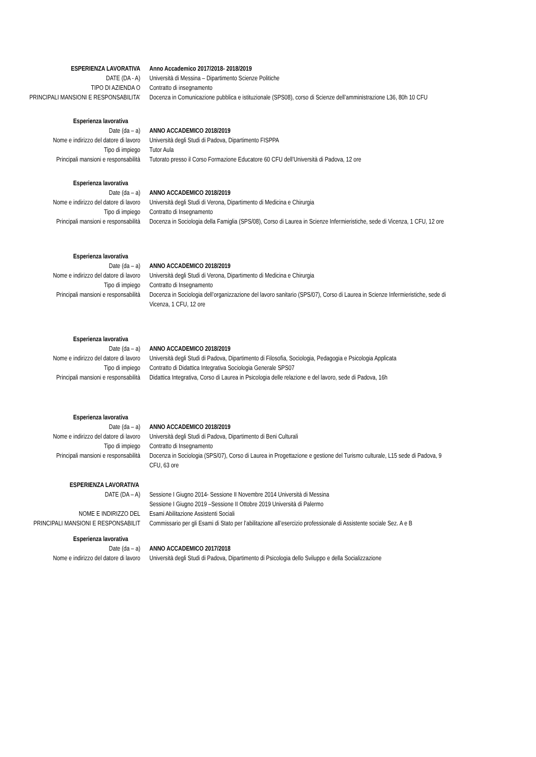ESPERIENZA LAVORATIVA Anno Accademico 2017/2018- 2018/2019
DATE (DA - A) Università di Messina – Dipartimento Scienze Politiche
TIPO DI AZIENDA O Contratto di insegnamento
PRINCIPALI MANSIONI E RESPONSABILITA’ Docenza in Comunicazione pubblica e istituzionale (SPS08), corso di Scienze dell’amministrazione L36, 80h 10 CFU
Esperienza lavorativa
Date (da – a) ANNO ACCADEMICO 2018/2019
Nome e indirizzo del datore di lavoro Università degli Studi di Padova, Dipartimento FISPPA
Tipo di impiego Tutor Aula
Principali mansioni e responsabilità Tutorato presso il Corso Formazione Educatore 60 CFU dell’Università di Padova, 12 ore
Esperienza lavorativa
Date (da – a) ANNO ACCADEMICO 2018/2019
Nome e indirizzo del datore di lavoro Università degli Studi di Verona, Dipartimento di Medicina e Chirurgia
Tipo di impiego Contratto di Insegnamento
Principali mansioni e responsabilità Docenza in Sociologia della Famiglia (SPS/08), Corso di Laurea in Scienze Infermieristiche, sede di Vicenza, 1 CFU, 12 ore
Esperienza lavorativa
Date (da – a) ANNO ACCADEMICO 2018/2019
Nome e indirizzo del datore di lavoro Università degli Studi di Verona, Dipartimento di Medicina e Chirurgia
Tipo di impiego Contratto di Insegnamento
Principali mansioni e responsabilità Docenza in Sociologia dell’organizzazione del lavoro sanitario (SPS/07), Corso di Laurea in Scienze Infermieristiche, sede di Vicenza, 1 CFU, 12 ore
Esperienza lavorativa
Date (da – a) ANNO ACCADEMICO 2018/2019
Nome e indirizzo del datore di lavoro Università degli Studi di Padova, Dipartimento di Filosofia, Sociologia, Pedagogia e Psicologia Applicata
Tipo di impiego Contratto di Didattica Integrativa Sociologia Generale SPS07
Principali mansioni e responsabilità Didattica Integrativa, Corso di Laurea in Psicologia delle relazione e del lavoro, sede di Padova, 16h
Esperienza lavorativa
Date (da – a) ANNO ACCADEMICO 2018/2019
Nome e indirizzo del datore di lavoro Università degli Studi di Padova, Dipartimento di Beni Culturali
Tipo di impiego Contratto di Insegnamento
Principali mansioni e responsabilità Docenza in Sociologia (SPS/07), Corso di Laurea in Progettazione e gestione del Turismo culturale, L15 sede di Padova, 9 CFU, 63 ore
ESPERIENZA LAVORATIVA
DATE (DA – A) Sessione I Giugno 2014- Sessione II Novembre 2014 Università di Messina
Sessione I Giugno 2019 –Sessione II Ottobre 2019 Università di Palermo
NOME E INDIRIZZO DEL Esami Abilitazione Assistenti Sociali
PRINCIPALI MANSIONI E RESPONSABILIT Commissario per gli Esami di Stato per l’abilitazione all’esercizio professionale di Assistente sociale Sez. A e B
Esperienza lavorativa
Date (da – a) ANNO ACCADEMICO 2017/2018
Nome e indirizzo del datore di lavoro Università degli Studi di Padova, Dipartimento di Psicologia dello Sviluppo e della Socializzazione